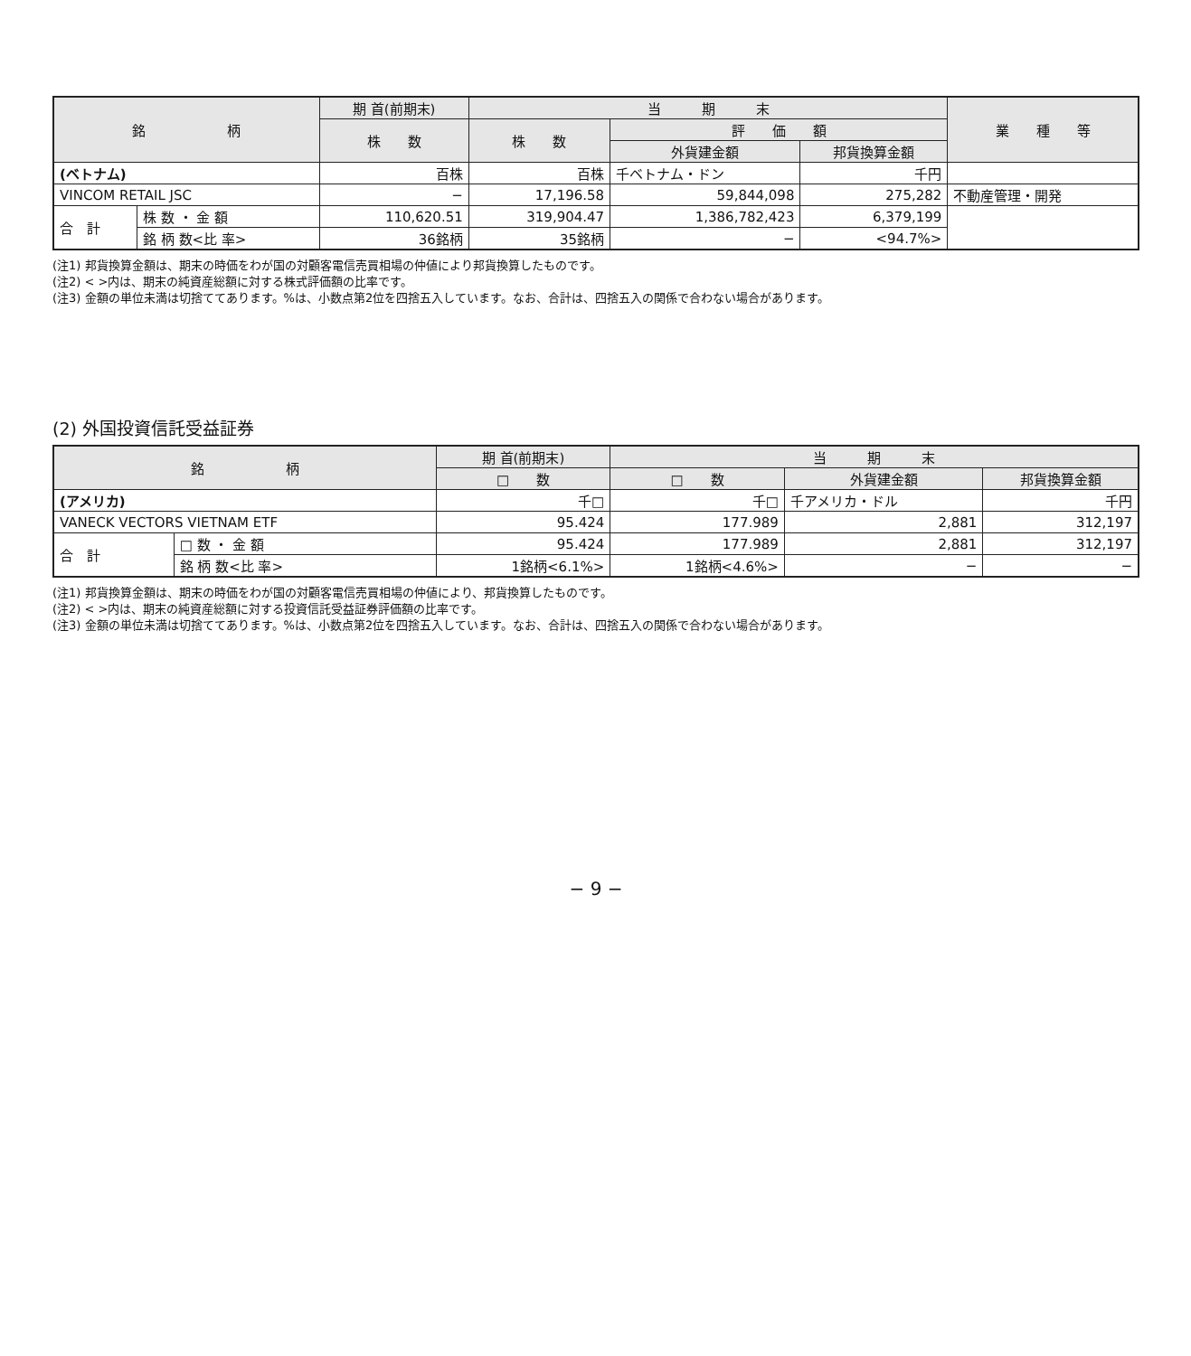| 銘 柄 | | 期 首(前期末) | 当 期 末 | | | 業 種 等 |
| --- | --- | --- | --- | --- | --- | --- |
| | | 株 数 | 株 数 | 評 価 額 | | |
| | | | | 外貨建金額 | 邦貨換算金額 | |
| (ベトナム) | | 百株 | 百株 | 千ベトナム・ドン | 千円 | |
| VINCOM RETAIL JSC | | − | 17,196.58 | 59,844,098 | 275,282 | 不動産管理・開発 |
| 合 計 | 株 数 ・ 金 額 | 110,620.51 | 319,904.47 | 1,386,782,423 | 6,379,199 | |
| | 銘 柄 数<比 率> | 36銘柄 | 35銘柄 | − | <94.7%> | |
(注1) 邦貨換算金額は、期末の時価をわが国の対顧客電信売買相場の仲値により邦貨換算したものです。
(注2) < >内は、期末の純資産総額に対する株式評価額の比率です。
(注3) 金額の単位未満は切捨ててあります。%は、小数点第2位を四捨五入しています。なお、合計は、四捨五入の関係で合わない場合があります。
(2) 外国投資信託受益証券
| 銘 柄 | | 期 首(前期末) | 当 期 末 | | |
| --- | --- | --- | --- | --- | --- |
| | | □ 数 | □ 数 | 外貨建金額 | 邦貨換算金額 |
| (アメリカ) | | 千□ | 千□ | 千アメリカ・ドル | 千円 |
| VANECK VECTORS VIETNAM ETF | | 95.424 | 177.989 | 2,881 | 312,197 |
| 合 計 | □ 数 ・ 金 額 | 95.424 | 177.989 | 2,881 | 312,197 |
| | 銘 柄 数<比 率> | 1銘柄<6.1%> | 1銘柄<4.6%> | − | − |
(注1) 邦貨換算金額は、期末の時価をわが国の対顧客電信売買相場の仲値により、邦貨換算したものです。
(注2) < >内は、期末の純資産総額に対する投資信託受益証券評価額の比率です。
(注3) 金額の単位未満は切捨ててあります。%は、小数点第2位を四捨五入しています。なお、合計は、四捨五入の関係で合わない場合があります。
− 9 −